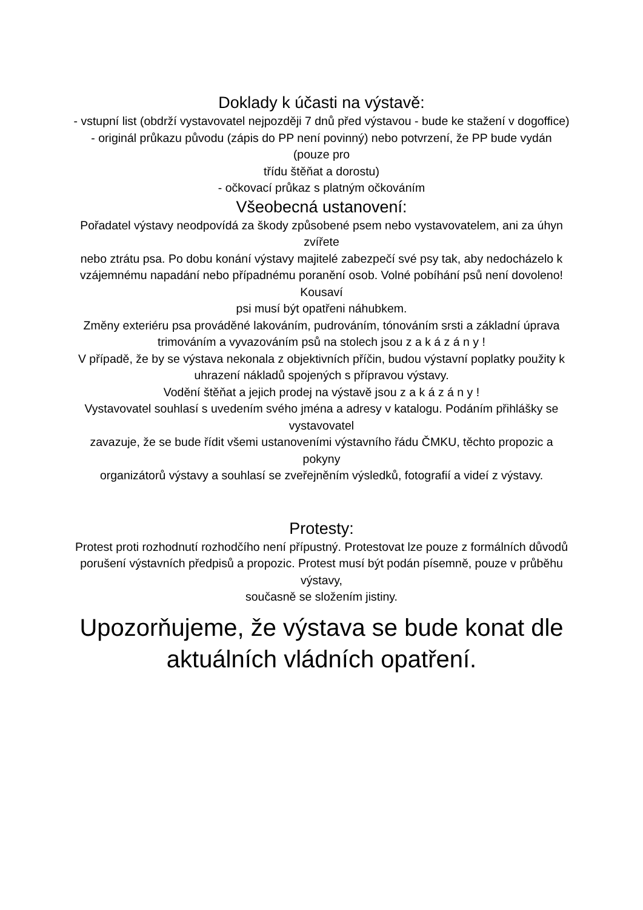Doklady k účasti na výstavě:
- vstupní list (obdrží vystavovatel nejpozději 7 dnů před výstavou - bude ke stažení v dogoffice)
- originál průkazu původu (zápis do PP není povinný) nebo potvrzení, že PP bude vydán (pouze pro
třídu štěňat a dorostu)
- očkovací průkaz s platným očkováním
Všeobecná ustanovení:
Pořadatel výstavy neodpovídá za škody způsobené psem nebo vystavovatelem, ani za úhyn zvířete
nebo ztrátu psa. Po dobu konání výstavy majitelé zabezpečí své psy tak, aby nedocházelo k
vzájemnému napadání nebo případnému poranění osob. Volné pobíhání psů není dovoleno! Kousaví
psi musí být opatřeni náhubkem.
Změny exteriéru psa prováděné lakováním, pudrováním, tónováním srsti a základní úprava
trimováním a vyvazováním psů na stolech jsou z a k á z á n y !
V případě, že by se výstava nekonala z objektivních příčin, budou výstavní poplatky použity k
uhrazení nákladů spojených s přípravou výstavy.
Vodění štěňat a jejich prodej na výstavě jsou z a k á z á n y !
Vystavovatel souhlasí s uvedením svého jména a adresy v katalogu. Podáním přihlášky se vystavovatel
zavazuje, že se bude řídit všemi ustanoveními výstavního řádu ČMKU, těchto propozic a pokyny
organizátorů výstavy a souhlasí se zveřejněním výsledků, fotografií a videí z výstavy.
Protesty:
Protest proti rozhodnutí rozhodčího není přípustný. Protestovat lze pouze z formálních důvodů
porušení výstavních předpisů a propozic. Protest musí být podán písemně, pouze v průběhu výstavy,
současně se složením jistiny.
Upozorňujeme, že výstava se bude konat dle
aktuálních vládních opatření.